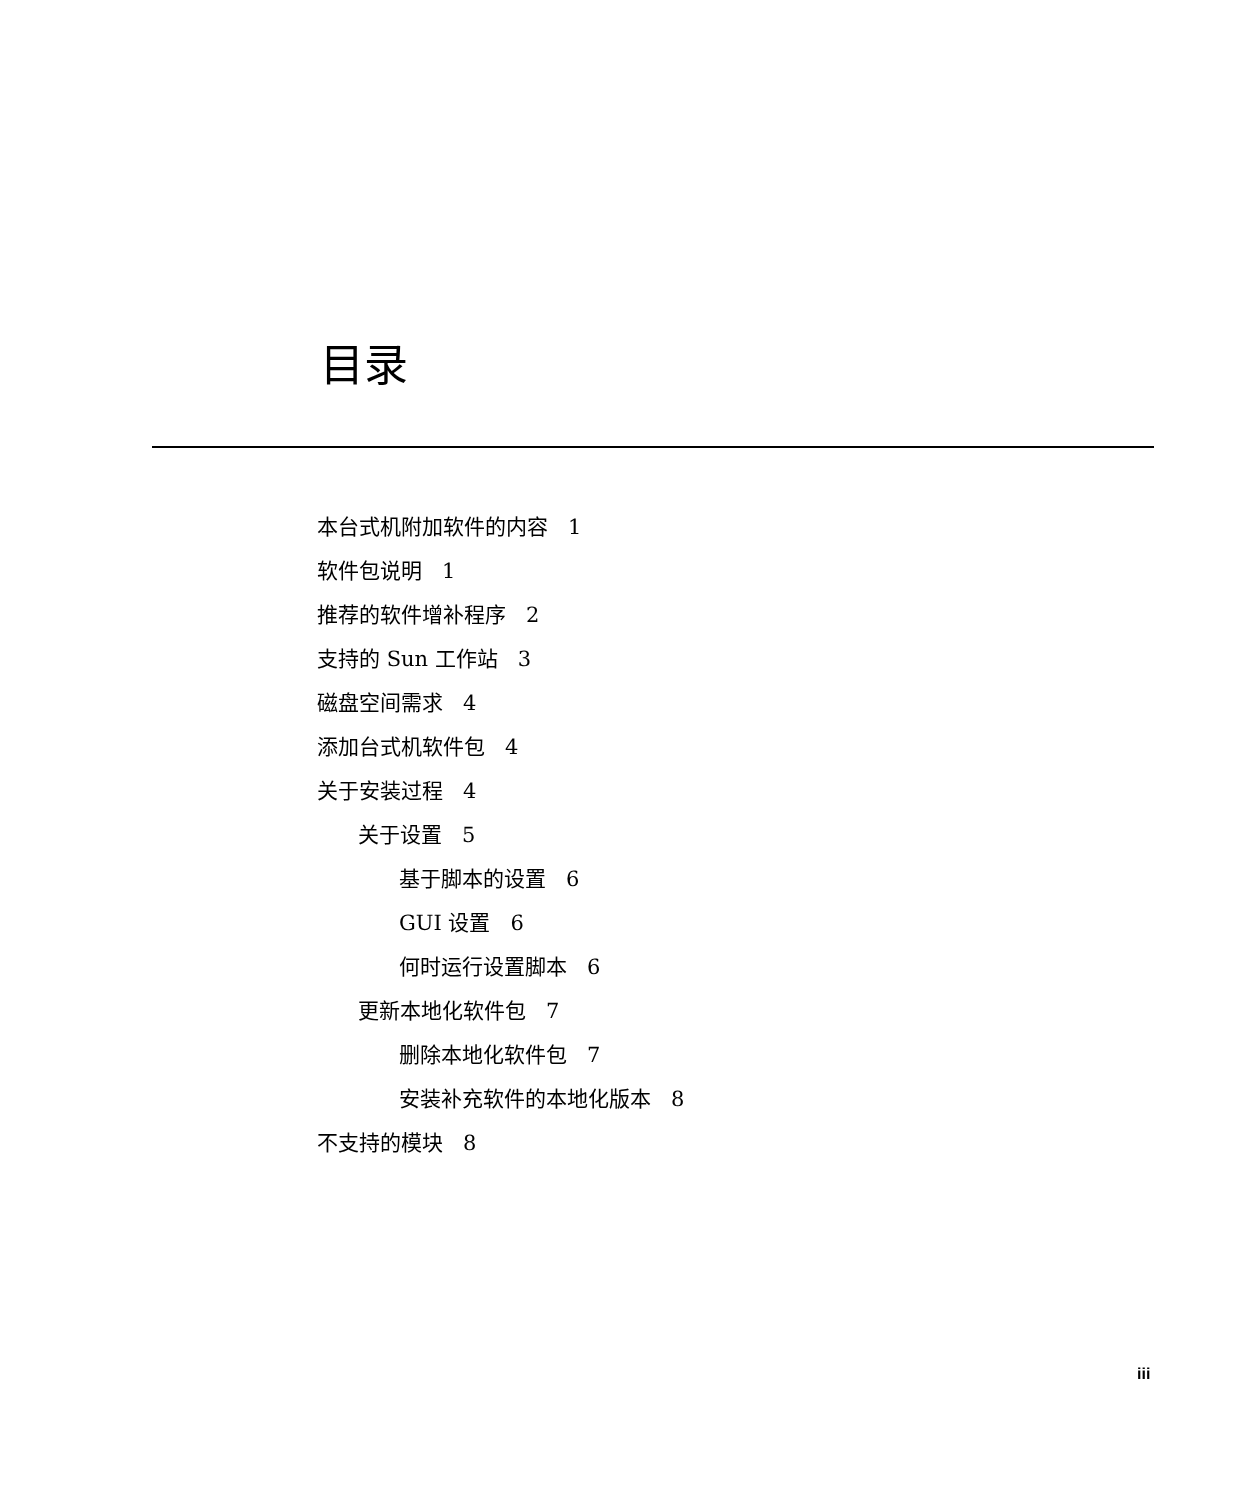目录
本台式机附加软件的内容 1
软件包说明 1
推荐的软件增补程序 2
支持的 Sun 工作站 3
磁盘空间需求 4
添加台式机软件包 4
关于安装过程 4
关于设置 5
基于脚本的设置 6
GUI 设置 6
何时运行设置脚本 6
更新本地化软件包 7
删除本地化软件包 7
安装补充软件的本地化版本 8
不支持的模块 8
iii